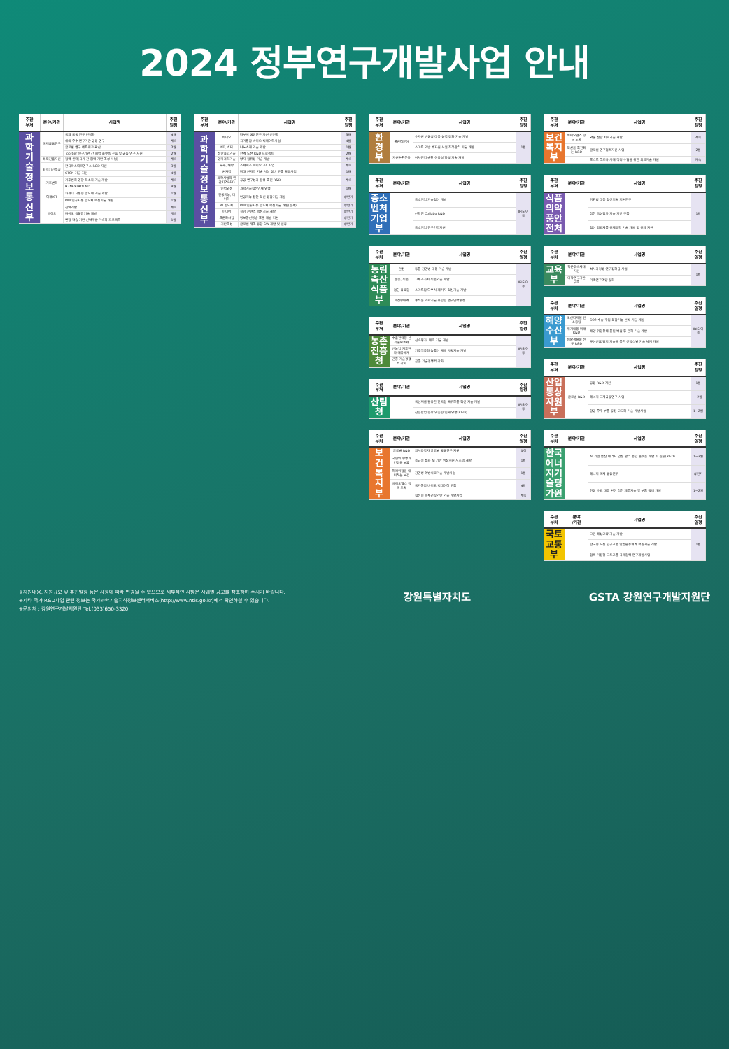2024 정부연구개발사업 안내
| 주관 부처 | 분야/기관 | 사업명 | 추진 일정 |
| --- | --- | --- | --- |
| 과 학 기 술 정 보 통 신 부 | 국제공동연구 | 국제 공동 연구 전략화 | 4월 |
| | | 해외 우수 연구기관 공동 연구 | 계속 |
| | | 글로벌 연구 네트워크 확산 | 2월 |
| | | Top-tier 연구기관 간 협력 플랫폼 구축 및 공동 연구 지원 | 2월 |
| | 해외진출지원 | 협력 센터(국가 간 협력 기반 조성 사업) | 계속 |
| | 협력기반조성 | 한국파스퇴르연구소 R&D 지원 | 3월 |
| | | CTCN 기술 지원 | 4월 |
| | 기후변화 | 기후변화 영향 최소화 기술 개발 | 계속 |
| | | H2NEXTROUND | 4월 |
| | 미래ICT | 차세대 지능형 반도체 기술 개발 | 1월 |
| | | PIM 인공지능 반도체 핵심기술 개발 | 1월 |
| | 바이오 | 신약개발 | 계속 |
| | | 바이오 융복합기술 개발 | 계속 |
| | | 연합 학습 기반 신약개발 가속화 프로젝트 | 1월 |
| 주관 부처 | 분야/기관 | 사업명 | 추진 일정 |
| --- | --- | --- | --- |
| 과 학 기 술 정 보 통 신 부 | 바이오 | 다부처 생명연구 자원 선진화 | 3월 |
| | | 국가통합 바이오 빅데이터사업 | 4월 |
| | NT, 소재 | 나노소재 기술 개발 | 1월 |
| | 첨단융합기술 | 한계 도전 R&D 프로젝트 | 2월 |
| | 양자과학기술 | 양자 컴퓨팅 기술 개발 | 계속 |
| | 우주, 해양 | 스페이스 파이오니어 사업 | 계속 |
| | 원자력 | 미래 원자력 기술 시설 장비 구축 활용사업 | 1월 |
| | 과학사업화 민간지역R&D | 공공 연구성과 활용 촉진 R&D | 계속 |
| | 인력양성 | 과학기술혁신인재 양성 | 1월 |
| | 인공지능, 데이터 | 인공지능 첨단 혁신 융합기술 개발 | 상반기 |
| | AI 반도체 | PIM 인공지능 반도체 핵심기술 개발(설계) | 상반기 |
| | 미디어 | 실감 콘텐츠 핵심기술 개발 | 상반기 |
| | 표준화사업 | 정보통신방송 표준 개발 지원 | 상반기 |
| | 기반조성 | 글로벌 제조 융합 SW 개발 및 실증 | 상반기 |
| 주관 부처 | 분야/기관 | 사업명 | 추진 일정 |
| --- | --- | --- | --- |
| 환 경 부 | 물관리분야 | 수자원 변동성 대응 능력 강화 기술 개발 | 1월 |
| | | 스마트 기반 수자원 시설 최적관리 기술 개발 | |
| | 자원순환분야 | 이차전지 순환 이용성 향상 기술 개발 | |
| 주관 부처 | 분야/기관 | 사업명 | 추진 일정 |
| --- | --- | --- | --- |
| 중소 벤처 기업부 | | 중소기업 기술혁신 개발 | IRIS 이용 |
| | | 산학연 Collabo R&D | |
| | | 중소기업 연구인력지원 | |
| 주관 부처 | 분야/기관 | 사업명 | 추진 일정 |
| --- | --- | --- | --- |
| 농림축산식품부 | 안전 | 동물 감염병 대응 기술 개발 | IRIS 이용 |
| | 품종, 식품 | 고부가가치 식품기술 개발 | |
| | 첨단 융복합 | 스마트팜 다부처 패키지 혁신기술 개발 | |
| | 혁신생태계 | 농식품 과학기술 융합형 연구인력양성 | |
| 주관 부처 | 분야/기관 | 사업명 | 추진 일정 |
| --- | --- | --- | --- |
| 농촌진흥청 | 수출전략형 신작물보호제 | 신속평가, 예측 기술 개발 | IRIS 이용 |
| | 신농업 기후변화 대응체계 | 기후적응형 농축산 재배 사양기술 개발 | |
| | 곤충 기술경쟁력 강화 | 곤충 기술경쟁력 강화 | |
| 주관 부처 | 분야/기관 | 사업명 | 추진 일정 |
| --- | --- | --- | --- |
| 산림청 | | 국산재를 활용한 한국형 목구조물 혁신 기술 개발 | IRIS 이용 |
| | | 산림산업 현장 맞춤형 인재 양성(R&D) | |
| 주관 부처 | 분야/기관 | 사업명 | 추진 일정 |
| --- | --- | --- | --- |
| 보 건 복 지 부 | 글로벌 R&D | 의사과학자 글로벌 공동연구 지원 | 상이 |
| | 국민의 생명과 건강을 보호 | 응급실 특화 AI 기반 임상지원 시스템 개발 | 1월 |
| | 미래위험을 대비하는 보건 | 감염병 예방치료기술 개발사업 | 1월 |
| | 바이오헬스 강국 도약 | 국가통합 바이오 빅데이터 구축 | 4월 |
| | | 혁신형 피부건강기반 기술 개발사업 | 계속 |
| 주관 부처 | 분야/기관 | 사업명 | 추진 일정 |
| --- | --- | --- | --- |
| 보건복지부 | 바이오헬스 강국 도약 | 약물 전달 치료기술 개발 | 계속 |
| | 혁신을 촉진하는 R&D | 글로벌 연구협력지원 사업 | 2월 |
| | | 포스트 코로나 시대 적정 수혈을 위한 의료기술 개발 | 계속 |
| 주관 부처 | 분야/기관 | 사업명 | 추진 일정 |
| --- | --- | --- | --- |
| 식품의약품안전처 | | 감염병 대응 혁신기술 지원연구 | 1월 |
| | | 첨단 독성평가 기술 기반 구축 | |
| | | 혁신 의료제품 규제과학 기술 개발 및 규제 지원 | |
| 주관 부처 | 분야/기관 | 사업명 | 추진 일정 |
| --- | --- | --- | --- |
| 교육부 | 학문후속세대 지원 | 석사과정생 연구장려금 사업 | 1월 |
| | 대학연구기반구축 | 기초연구역량 강화 | |
| 주관 부처 | 분야/기관 | 사업명 | 추진 일정 |
| --- | --- | --- | --- |
| 해양수산부 | 오션디지털 탄소중립 | CO2 수송-주입 복합기능 선박 기술 개발 | IRIS 이용 |
| | 위기대응 미래 R&D | 해양 위험유해 물질 배출 등 관리 기술 개발 | |
| | 해양경찰청 신규 R&D | 무선신호 탐지 기술을 통한 선박식별 기술 체계 개발 | |
| 주관 부처 | 분야/기관 | 사업명 | 추진 일정 |
| --- | --- | --- | --- |
| 산업통상자원부 | 글로벌 R&D | 공동 R&D 지원 | 1월 |
| | | 에너지 국제공동연구 사업 | ~2월 |
| | | 항공 우주 부품 공정 고도화 기술 개발사업 | 1~2월 |
| 주관 부처 | 분야/기관 | 사업명 | 추진 일정 |
| --- | --- | --- | --- |
| 한국에너지기술평가원 | | AI 기반 분산 에너지 안전 관리 통합 플랫폼 개발 및 실증(R&D) | 1~3월 |
| | | 에너지 국제 공동연구 | 상반기 |
| | | 현장 수요 대응 원전 첨단 제조기술 및 부품 장비 개발 | 1~2월 |
| 주관 부처 | 분야 /기관 | 사업명 | 추진 일정 |
| --- | --- | --- | --- |
| 국토 교통부 | | 그린 해상교량 기술 개발 | 1월 |
| | | 한국형 도심 항공교통 안전운용체계 핵심기술 개발 | |
| | | 협력 거점형 국토교통 국제협력 연구개발사업 | |
※지원내용, 지원규모 및 추진일정 등은 사정에 따라 변경될 수 있으므로 세부적인 사항은 사업별 공고를 참조하여 주시기 바랍니다.
※기타 국가 R&D사업 관련 정보는 국가과학기술지식정보센터서비스(http://www.ntis.go.kr)에서 확인하실 수 있습니다.
※문의처 : 강원연구개발지원단 Tel.(033)650-3320
강원특별자치도 GSTA 강원연구개발지원단